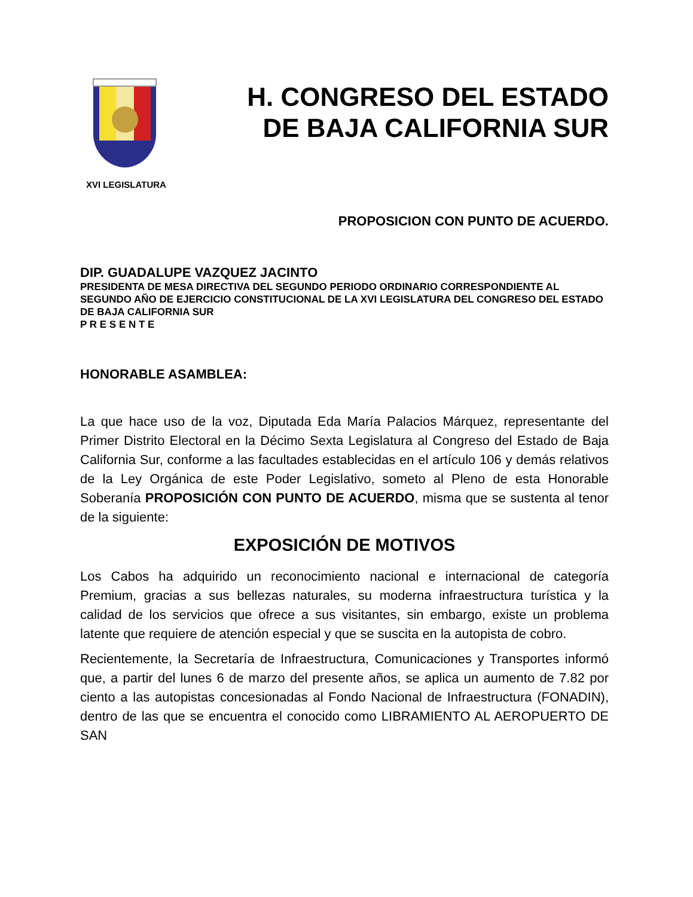H. CONGRESO DEL ESTADO
DE BAJA CALIFORNIA SUR
XVI LEGISLATURA
PROPOSICION CON PUNTO DE ACUERDO.
DIP. GUADALUPE VAZQUEZ JACINTO
PRESIDENTA DE MESA DIRECTIVA DEL SEGUNDO PERIODO ORDINARIO CORRESPONDIENTE AL SEGUNDO AÑO DE EJERCICIO CONSTITUCIONAL DE LA XVI LEGISLATURA DEL CONGRESO DEL ESTADO DE BAJA CALIFORNIA SUR
P R E S E N T E
HONORABLE ASAMBLEA:
La que hace uso de la voz, Diputada Eda María Palacios Márquez, representante del Primer Distrito Electoral en la Décimo Sexta Legislatura al Congreso del Estado de Baja California Sur, conforme a las facultades establecidas en el artículo 106 y demás relativos de la Ley Orgánica de este Poder Legislativo, someto al Pleno de esta Honorable Soberanía PROPOSICIÓN CON PUNTO DE ACUERDO, misma que se sustenta al tenor de la siguiente:
EXPOSICIÓN DE MOTIVOS
Los Cabos ha adquirido un reconocimiento nacional e internacional de categoría Premium, gracias a sus bellezas naturales, su moderna infraestructura turística y la calidad de los servicios que ofrece a sus visitantes, sin embargo, existe un problema latente que requiere de atención especial y que se suscita en la autopista de cobro.
Recientemente, la Secretaría de Infraestructura, Comunicaciones y Transportes informó que, a partir del lunes 6 de marzo del presente años, se aplica un aumento de 7.82 por ciento a las autopistas concesionadas al Fondo Nacional de Infraestructura (FONADIN), dentro de las que se encuentra el conocido como LIBRAMIENTO AL AEROPUERTO DE SAN